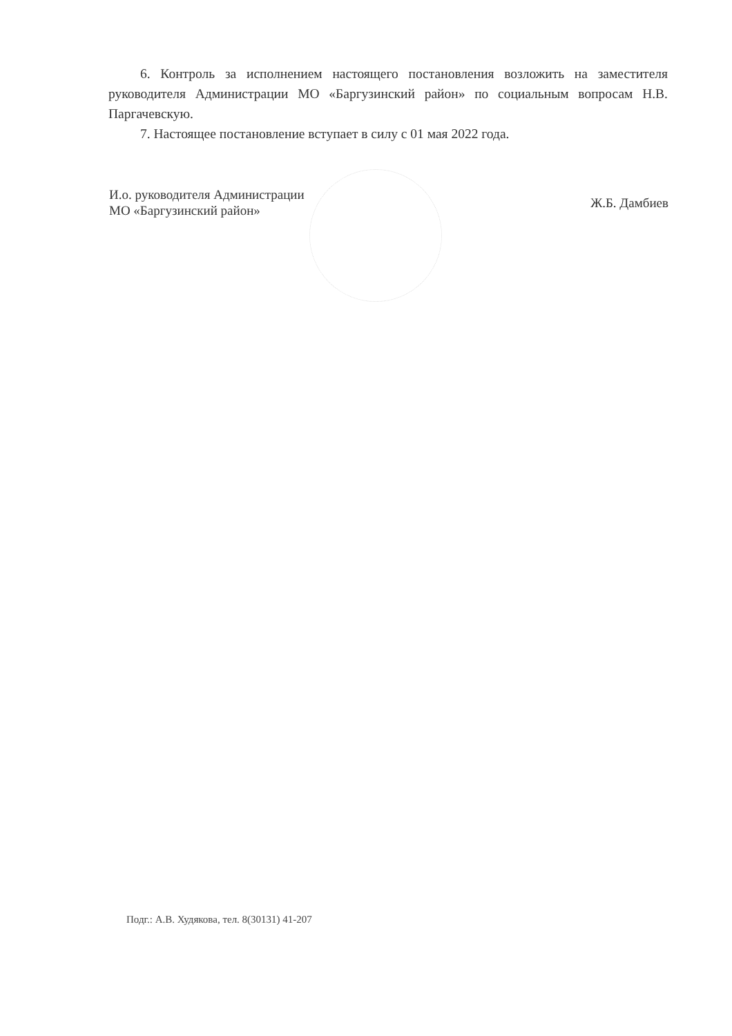6. Контроль за исполнением настоящего постановления возложить на заместителя руководителя Администрации МО «Баргузинский район» по социальным вопросам Н.В. Паргачевскую.
7. Настоящее постановление вступает в силу с 01 мая 2022 года.
И.о. руководителя Администрации
МО «Баргузинский район»
Ж.Б. Дамбиев
Подг.: А.В. Худякова, тел. 8(30131) 41-207